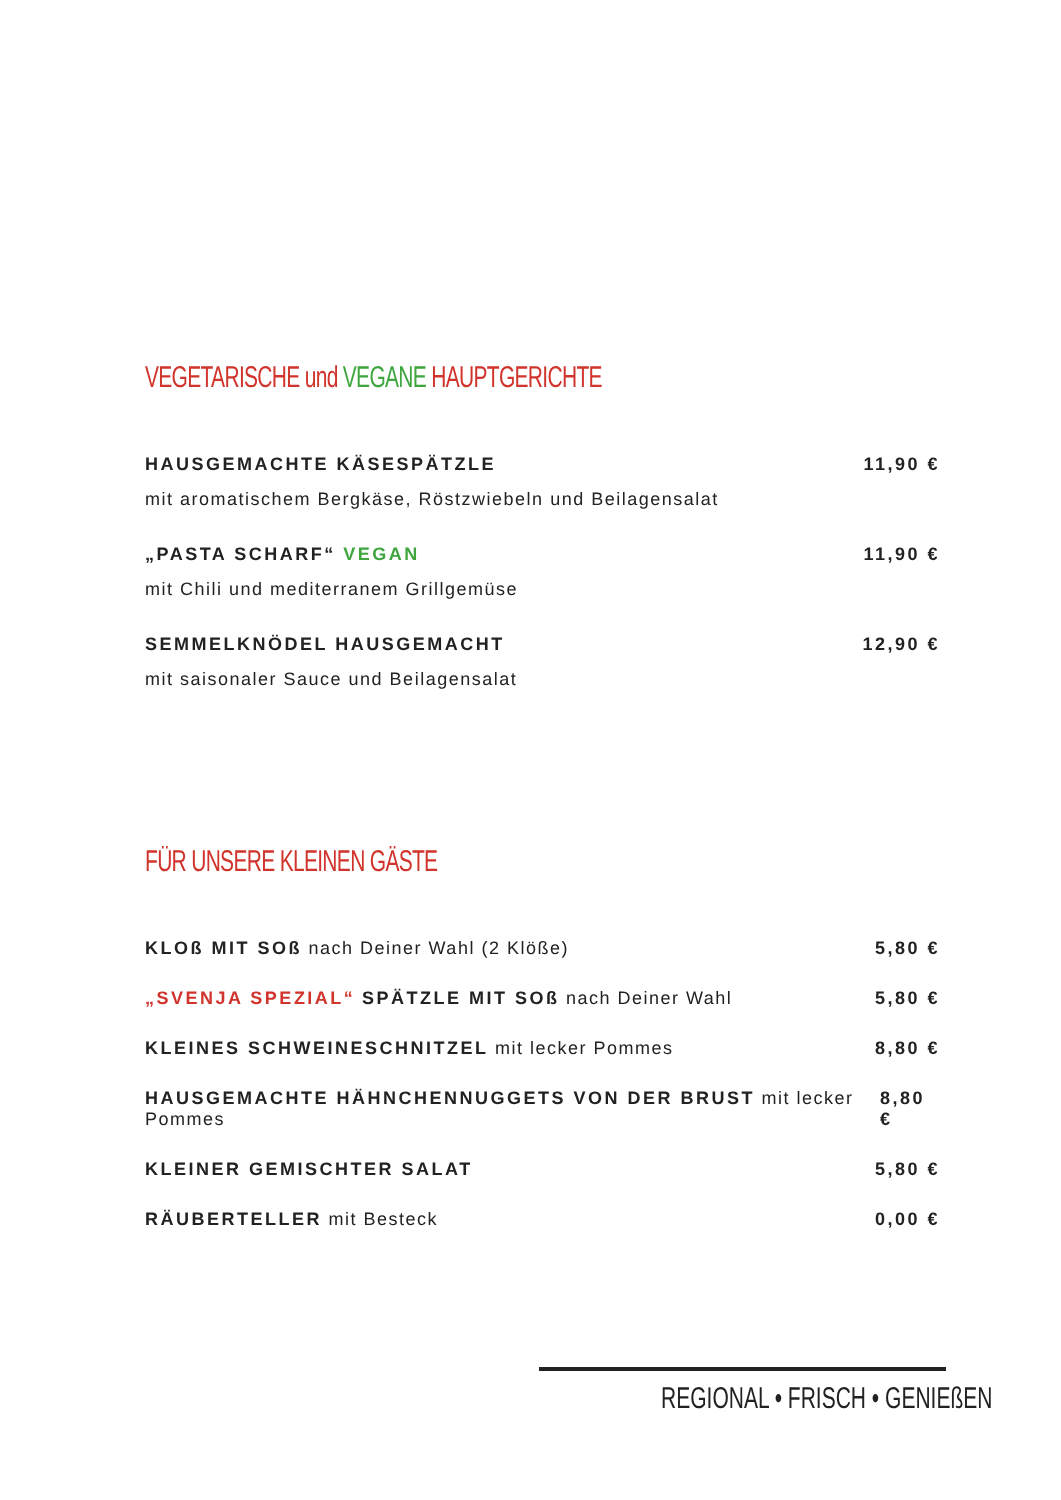VEGETARISCHE und VEGANE HAUPTGERICHTE
HAUSGEMACHTE KÄSESPÄTZLE 11,90 €
mit aromatischem Bergkäse, Röstzwiebeln und Beilagensalat
„PASTA SCHARF“ VEGAN 11,90 €
mit Chili und mediterranem Grillgemüse
SEMMELKNÖDEL HAUSGEMACHT 12,90 €
mit saisonaler Sauce und Beilagensalat
FÜR UNSERE KLEINEN GÄSTE
KLOß MIT SOß nach Deiner Wahl (2 Klöße) 5,80 €
„SVENJA SPEZIAL“ SPÄTZLE MIT SOß nach Deiner Wahl 5,80 €
KLEINES SCHWEINESCHNITZEL mit lecker Pommes 8,80 €
HAUSGEMACHTE HÄHNCHENNUGGETS VON DER BRUST mit lecker Pommes 8,80 €
KLEINER GEMISCHTER SALAT 5,80 €
RÄUBERTELLER mit Besteck 0,00 €
REGIONAL • FRISCH • GENIEßEN